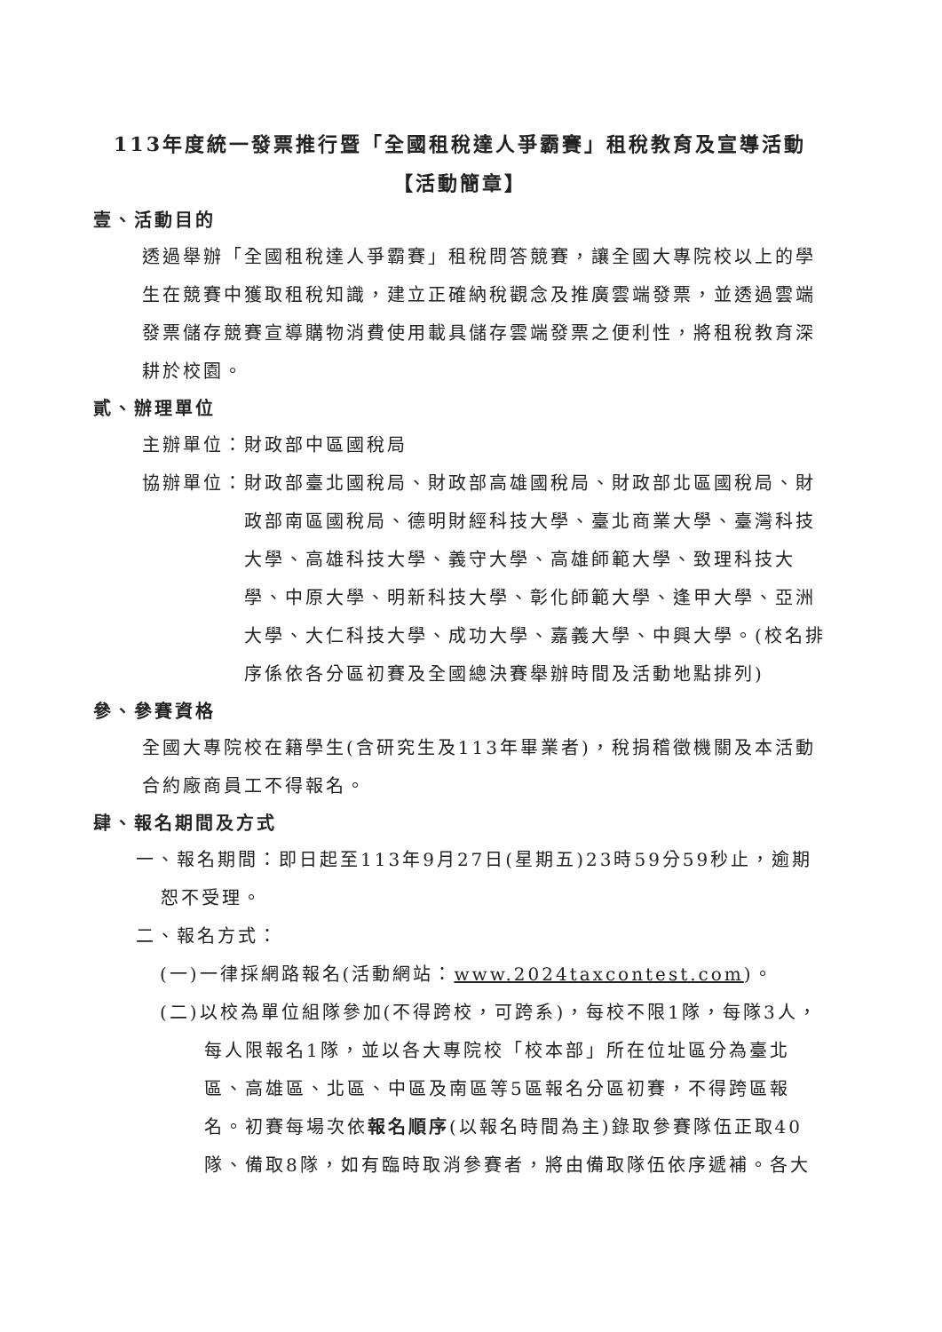113年度統一發票推行暨「全國租稅達人爭霸賽」租稅教育及宣導活動
【活動簡章】
壹、活動目的
透過舉辦「全國租稅達人爭霸賽」租稅問答競賽，讓全國大專院校以上的學生在競賽中獲取租稅知識，建立正確納稅觀念及推廣雲端發票，並透過雲端發票儲存競賽宣導購物消費使用載具儲存雲端發票之便利性，將租稅教育深耕於校園。
貳、辦理單位
主辦單位：財政部中區國稅局
協辦單位： 財政部臺北國稅局、財政部高雄國稅局、財政部北區國稅局、財政部南區國稅局、德明財經科技大學、臺北商業大學、臺灣科技大學、高雄科技大學、義守大學、高雄師範大學、致理科技大學、中原大學、明新科技大學、彰化師範大學、逢甲大學、亞洲大學、大仁科技大學、成功大學、嘉義大學、中興大學。(校名排序係依各分區初賽及全國總決賽舉辦時間及活動地點排列)
參、參賽資格
全國大專院校在籍學生(含研究生及113年畢業者)，稅捐稽徵機關及本活動合約廠商員工不得報名。
肆、報名期間及方式
一、報名期間：即日起至113年9月27日(星期五)23時59分59秒止，逾期恕不受理。
二、報名方式：
(一)一律採網路報名(活動網站：www.2024taxcontest.com)。
(二)以校為單位組隊參加(不得跨校，可跨系)，每校不限1隊，每隊3人，每人限報名1隊，並以各大專院校「校本部」所在位址區分為臺北區、高雄區、北區、中區及南區等5區報名分區初賽，不得跨區報名。初賽每場次依報名順序(以報名時間為主)錄取參賽隊伍正取40隊、備取8隊，如有臨時取消參賽者，將由備取隊伍依序遞補。各大